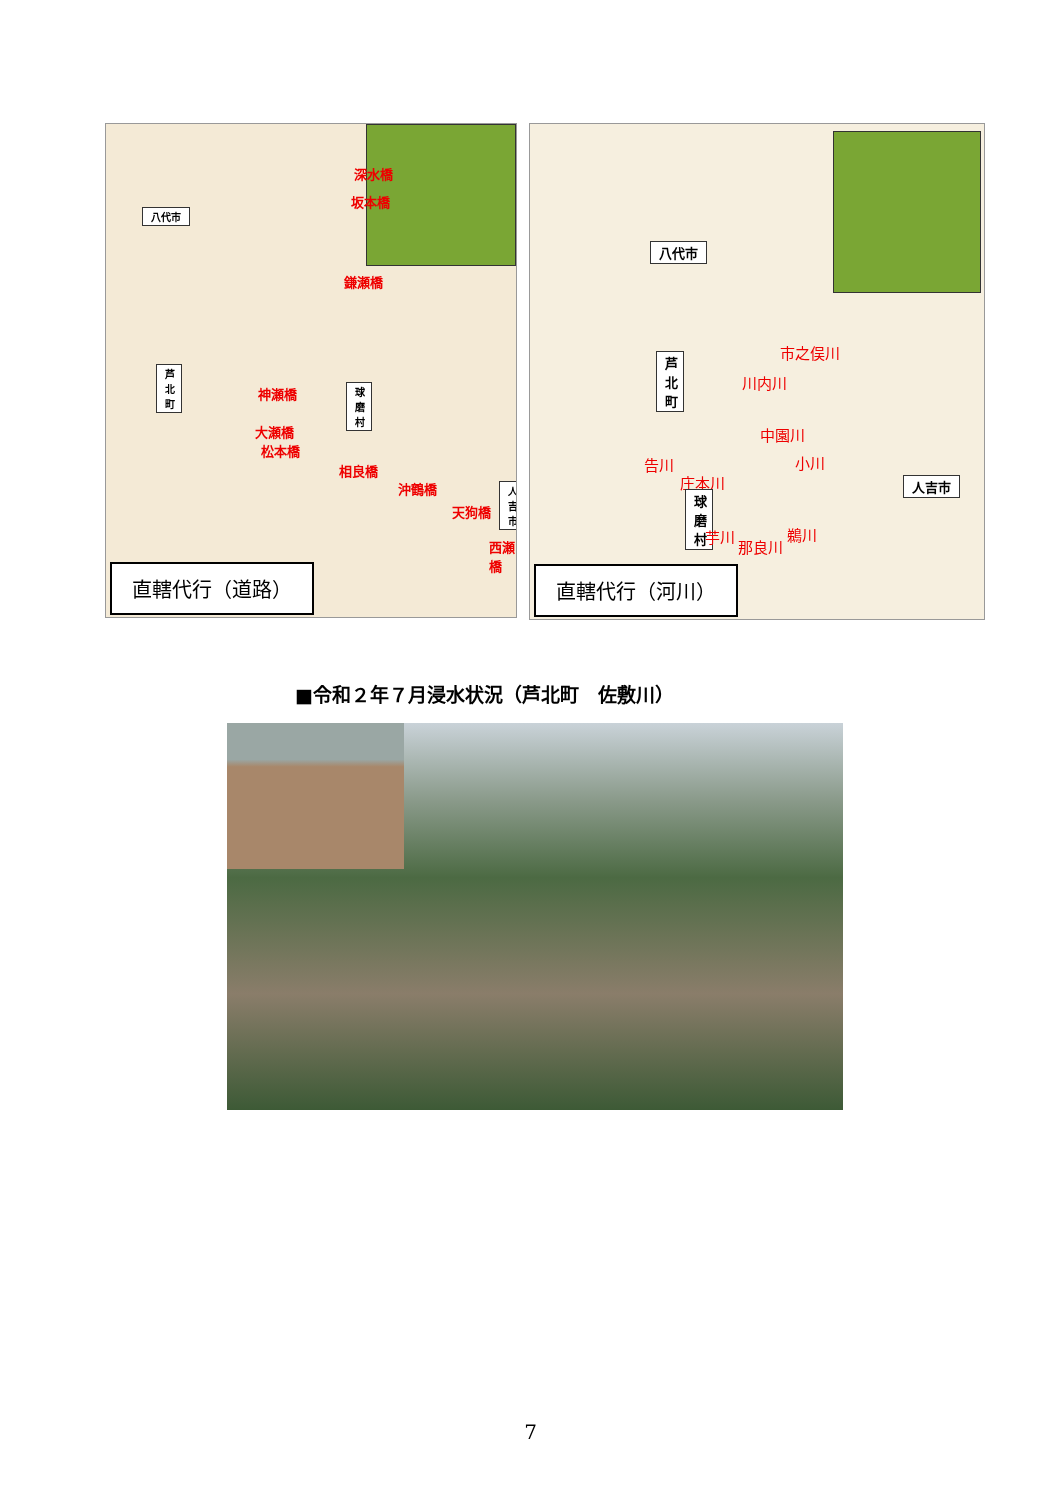深水橋
坂本橋
八代市
鎌瀬橋
芦北町
神瀬橋
球磨村
大瀬橋
松本橋
相良橋
沖鶴橋 人吉市
天狗橋
西瀬橋
直轄代行（道路）
八代市
市之俣川
芦北町
川内川
中園川
告川 小川
庄本川 人吉市
球磨村
芋川
那良川
鵜川
直轄代行（河川）
■令和２年７月浸水状況（芦北町　佐敷川）
7